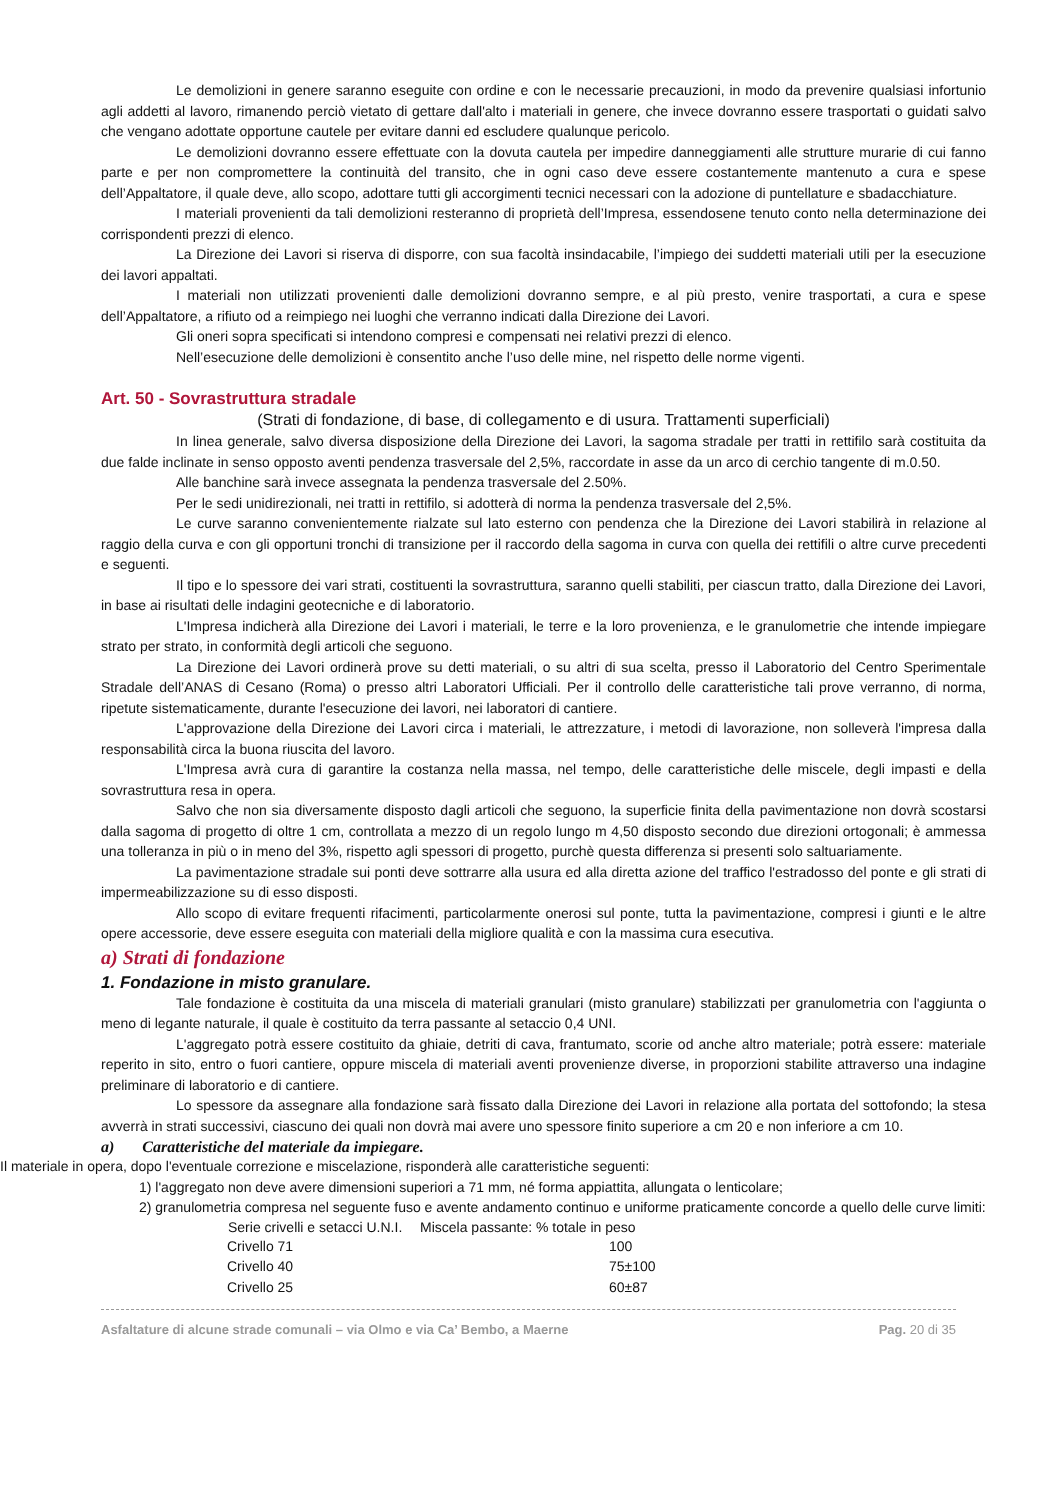Le demolizioni in genere saranno eseguite con ordine e con le necessarie precauzioni, in modo da prevenire qualsiasi infortunio agli addetti al lavoro, rimanendo perciò vietato di gettare dall'alto i materiali in genere, che invece dovranno essere trasportati o guidati salvo che vengano adottate opportune cautele per evitare danni ed escludere qualunque pericolo.
Le demolizioni dovranno essere effettuate con la dovuta cautela per impedire danneggiamenti alle strutture murarie di cui fanno parte e per non compromettere la continuità del transito, che in ogni caso deve essere costantemente mantenuto a cura e spese dell’Appaltatore, il quale deve, allo scopo, adottare tutti gli accorgimenti tecnici necessari con la adozione di puntellature e sbadacchiature.
I materiali provenienti da tali demolizioni resteranno di proprietà dell’Impresa, essendosene tenuto conto nella determinazione dei corrispondenti prezzi di elenco.
La Direzione dei Lavori si riserva di disporre, con sua facoltà insindacabile, l’impiego dei suddetti materiali utili per la esecuzione dei lavori appaltati.
I materiali non utilizzati provenienti dalle demolizioni dovranno sempre, e al più presto, venire trasportati, a cura e spese dell’Appaltatore, a rifiuto od a reimpiego nei luoghi che verranno indicati dalla Direzione dei Lavori.
Gli oneri sopra specificati si intendono compresi e compensati nei relativi prezzi di elenco.
Nell’esecuzione delle demolizioni è consentito anche l’uso delle mine, nel rispetto delle norme vigenti.
Art. 50 - Sovrastruttura stradale
(Strati di fondazione, di base, di collegamento e di usura. Trattamenti superficiali)
In linea generale, salvo diversa disposizione della Direzione dei Lavori, la sagoma stradale per tratti in rettifilo sarà costituita da due falde inclinate in senso opposto aventi pendenza trasversale del 2,5%, raccordate in asse da un arco di cerchio tangente di m.0.50.
Alle banchine sarà invece assegnata la pendenza trasversale del 2.50%.
Per le sedi unidirezionali, nei tratti in rettifilo, si adotterà di norma la pendenza trasversale del 2,5%.
Le curve saranno convenientemente rialzate sul lato esterno con pendenza che la Direzione dei Lavori stabilirà in relazione al raggio della curva e con gli opportuni tronchi di transizione per il raccordo della sagoma in curva con quella dei rettifili o altre curve precedenti e seguenti.
Il tipo e lo spessore dei vari strati, costituenti la sovrastruttura, saranno quelli stabiliti, per ciascun tratto, dalla Direzione dei Lavori, in base ai risultati delle indagini geotecniche e di laboratorio.
L'Impresa indicherà alla Direzione dei Lavori i materiali, le terre e la loro provenienza, e le granulometrie che intende impiegare strato per strato, in conformità degli articoli che seguono.
La Direzione dei Lavori ordinerà prove su detti materiali, o su altri di sua scelta, presso il Laboratorio del Centro Sperimentale Stradale dell’ANAS di Cesano (Roma) o presso altri Laboratori Ufficiali. Per il controllo delle caratteristiche tali prove verranno, di norma, ripetute sistematicamente, durante l'esecuzione dei lavori, nei laboratori di cantiere.
L'approvazione della Direzione dei Lavori circa i materiali, le attrezzature, i metodi di lavorazione, non solleverà l'impresa dalla responsabilità circa la buona riuscita del lavoro.
L'Impresa avrà cura di garantire la costanza nella massa, nel tempo, delle caratteristiche delle miscele, degli impasti e della sovrastruttura resa in opera.
Salvo che non sia diversamente disposto dagli articoli che seguono, la superficie finita della pavimentazione non dovrà scostarsi dalla sagoma di progetto di oltre 1 cm, controllata a mezzo di un regolo lungo m 4,50 disposto secondo due direzioni ortogonali; è ammessa una tolleranza in più o in meno del 3%, rispetto agli spessori di progetto, purchè questa differenza si presenti solo saltuariamente.
La pavimentazione stradale sui ponti deve sottrarre alla usura ed alla diretta azione del traffico l'estradosso del ponte e gli strati di impermeabilizzazione su di esso disposti.
Allo scopo di evitare frequenti rifacimenti, particolarmente onerosi sul ponte, tutta la pavimentazione, compresi i giunti e le altre opere accessorie, deve essere eseguita con materiali della migliore qualità e con la massima cura esecutiva.
a) Strati di fondazione
1. Fondazione in misto granulare.
Tale fondazione è costituita da una miscela di materiali granulari (misto granulare) stabilizzati per granulometria con l'aggiunta o meno di legante naturale, il quale è costituito da terra passante al setaccio 0,4 UNI.
L'aggregato potrà essere costituito da ghiaie, detriti di cava, frantumato, scorie od anche altro materiale; potrà essere: materiale reperito in sito, entro o fuori cantiere, oppure miscela di materiali aventi provenienze diverse, in proporzioni stabilite attraverso una indagine preliminare di laboratorio e di cantiere.
Lo spessore da assegnare alla fondazione sarà fissato dalla Direzione dei Lavori in relazione alla portata del sottofondo; la stesa avverrà in strati successivi, ciascuno dei quali non dovrà mai avere uno spessore finito superiore a cm 20 e non inferiore a cm 10.
a) Caratteristiche del materiale da impiegare.
Il materiale in opera, dopo l'eventuale correzione e miscelazione, risponderà alle caratteristiche seguenti:
1) l'aggregato non deve avere dimensioni superiori a 71 mm, né forma appiattita, allungata o lenticolare;
2) granulometria compresa nel seguente fuso e avente andamento continuo e uniforme praticamente concorde a quello delle curve limiti:
| Serie crivelli e setacci U.N.I. | Miscela passante: % totale in peso |
| --- | --- |
| Crivello 71 | 100 |
| Crivello 40 | 75±100 |
| Crivello 25 | 60±87 |
Asfaltature di alcune strade comunali – via Olmo e via Ca’ Bembo, a Maerne Pag. 20 di 35